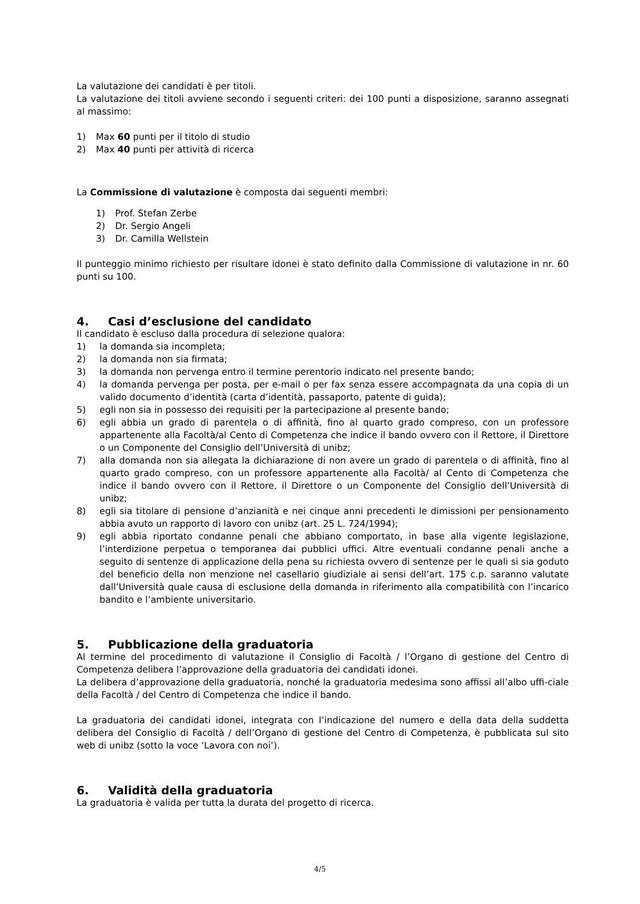La valutazione dei candidati è per titoli.
La valutazione dei titoli avviene secondo i seguenti criteri: dei 100 punti a disposizione, saranno assegnati al massimo:
1) Max 60 punti per il titolo di studio
2) Max 40 punti per attività di ricerca
La Commissione di valutazione è composta dai seguenti membri:
1) Prof. Stefan Zerbe
2) Dr. Sergio Angeli
3) Dr. Camilla Wellstein
Il punteggio minimo richiesto per risultare idonei è stato definito dalla Commissione di valutazione in nr. 60 punti su 100.
4. Casi d’esclusione del candidato
Il candidato è escluso dalla procedura di selezione qualora:
1) la domanda sia incompleta;
2) la domanda non sia firmata;
3) la domanda non pervenga entro il termine perentorio indicato nel presente bando;
4) la domanda pervenga per posta, per e-mail o per fax senza essere accompagnata da una copia di un valido documento d’identità (carta d’identità, passaporto, patente di guida);
5) egli non sia in possesso dei requisiti per la partecipazione al presente bando;
6) egli abbia un grado di parentela o di affinità, fino al quarto grado compreso, con un professore appartenente alla Facoltà/al Cento di Competenza che indice il bando ovvero con il Rettore, il Direttore o un Componente del Consiglio dell’Università di unibz;
7) alla domanda non sia allegata la dichiarazione di non avere un grado di parentela o di affinità, fino al quarto grado compreso, con un professore appartenente alla Facoltà/ al Cento di Competenza che indice il bando ovvero con il Rettore, il Direttore o un Componente del Consiglio dell’Università di unibz;
8) egli sia titolare di pensione d’anzianità e nei cinque anni precedenti le dimissioni per pensionamento abbia avuto un rapporto di lavoro con unibz (art. 25 L. 724/1994);
9) egli abbia riportato condanne penali che abbiano comportato, in base alla vigente legislazione, l’interdizione perpetua o temporanea dai pubblici uffici. Altre eventuali condanne penali anche a seguito di sentenze di applicazione della pena su richiesta ovvero di sentenze per le quali si sia goduto del beneficio della non menzione nel casellario giudiziale ai sensi dell’art. 175 c.p. saranno valutate dall’Università quale causa di esclusione della domanda in riferimento alla compatibilità con l’incarico bandito e l’ambiente universitario.
5. Pubblicazione della graduatoria
Al termine del procedimento di valutazione il Consiglio di Facoltà / l’Organo di gestione del Centro di Competenza delibera l’approvazione della graduatoria dei candidati idonei.
La delibera d’approvazione della graduatoria, nonché la graduatoria medesima sono affissi all’albo uffi-ciale della Facoltà / del Centro di Competenza che indice il bando.
La graduatoria dei candidati idonei, integrata con l’indicazione del numero e della data della suddetta delibera del Consiglio di Facoltà / dell’Organo di gestione del Centro di Competenza, è pubblicata sul sito web di unibz (sotto la voce ‘Lavora con noi’).
6. Validità della graduatoria
La graduatoria è valida per tutta la durata del progetto di ricerca.
4/5